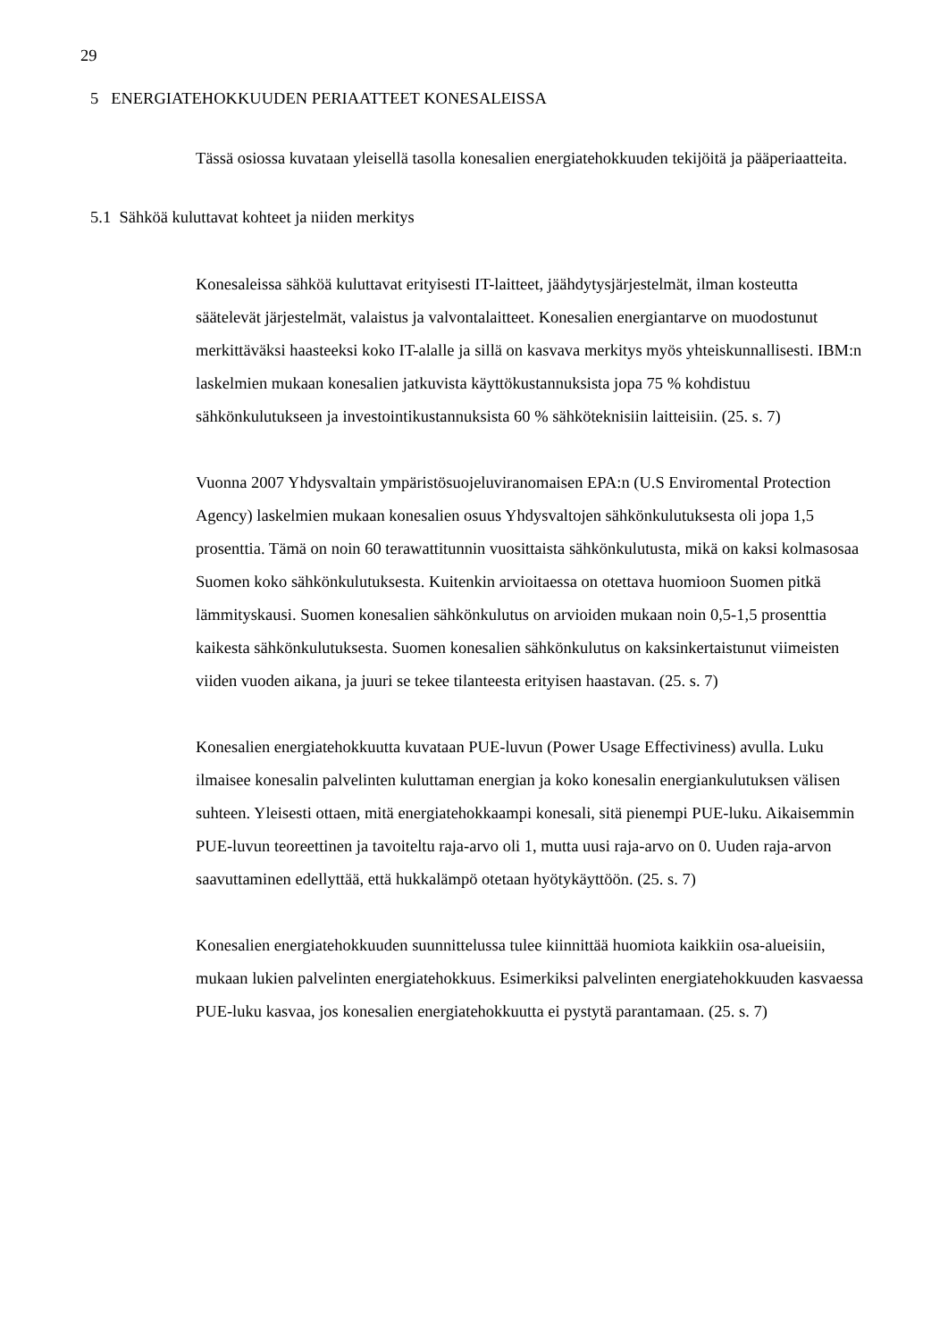29
5 ENERGIATEHOKKUUDEN PERIAATTEET KONESALEISSA
Tässä osiossa kuvataan yleisellä tasolla konesalien energiatehokkuuden tekijöitä ja pääperiaatteita.
5.1 Sähköä kuluttavat kohteet ja niiden merkitys
Konesaleissa sähköä kuluttavat erityisesti IT-laitteet, jäähdytysjärjestelmät, ilman kosteutta säätelevät järjestelmät, valaistus ja valvontalaitteet. Konesalien energiantarve on muodostunut merkittäväksi haasteeksi koko IT-alalle ja sillä on kasvava merkitys myös yhteiskunnallisesti. IBM:n laskelmien mukaan konesalien jatkuvista käyttökustannuksista jopa 75 % kohdistuu sähkönkulutukseen ja investointikustannuksista 60 % sähköteknisiin laitteisiin. (25. s. 7)
Vuonna 2007 Yhdysvaltain ympäristösuojeluviranomaisen EPA:n (U.S Enviromental Protection Agency) laskelmien mukaan konesalien osuus Yhdysvaltojen sähkönkulutuksesta oli jopa 1,5 prosenttia. Tämä on noin 60 terawattitunnin vuosittaista sähkönkulutusta, mikä on kaksi kolmasosaa Suomen koko sähkönkulutuksesta. Kuitenkin arvioitaessa on otettava huomioon Suomen pitkä lämmityskausi. Suomen konesalien sähkönkulutus on arvioiden mukaan noin 0,5-1,5 prosenttia kaikesta sähkönkulutuksesta. Suomen konesalien sähkönkulutus on kaksinkertaistunut viimeisten viiden vuoden aikana, ja juuri se tekee tilanteesta erityisen haastavan. (25. s. 7)
Konesalien energiatehokkuutta kuvataan PUE-luvun (Power Usage Effectiviness) avulla. Luku ilmaisee konesalin palvelinten kuluttaman energian ja koko konesalin energiankulutuksen välisen suhteen. Yleisesti ottaen, mitä energiatehokkaampi konesali, sitä pienempi PUE-luku. Aikaisemmin PUE-luvun teoreettinen ja tavoiteltu raja-arvo oli 1, mutta uusi raja-arvo on 0. Uuden raja-arvon saavuttaminen edellyttää, että hukkalämpö otetaan hyötykäyttöön. (25. s. 7)
Konesalien energiatehokkuuden suunnittelussa tulee kiinnittää huomiota kaikkiin osa-alueisiin, mukaan lukien palvelinten energiatehokkuus. Esimerkiksi palvelinten energiatehokkuuden kasvaessa PUE-luku kasvaa, jos konesalien energiatehokkuutta ei pystytä parantamaan. (25. s. 7)